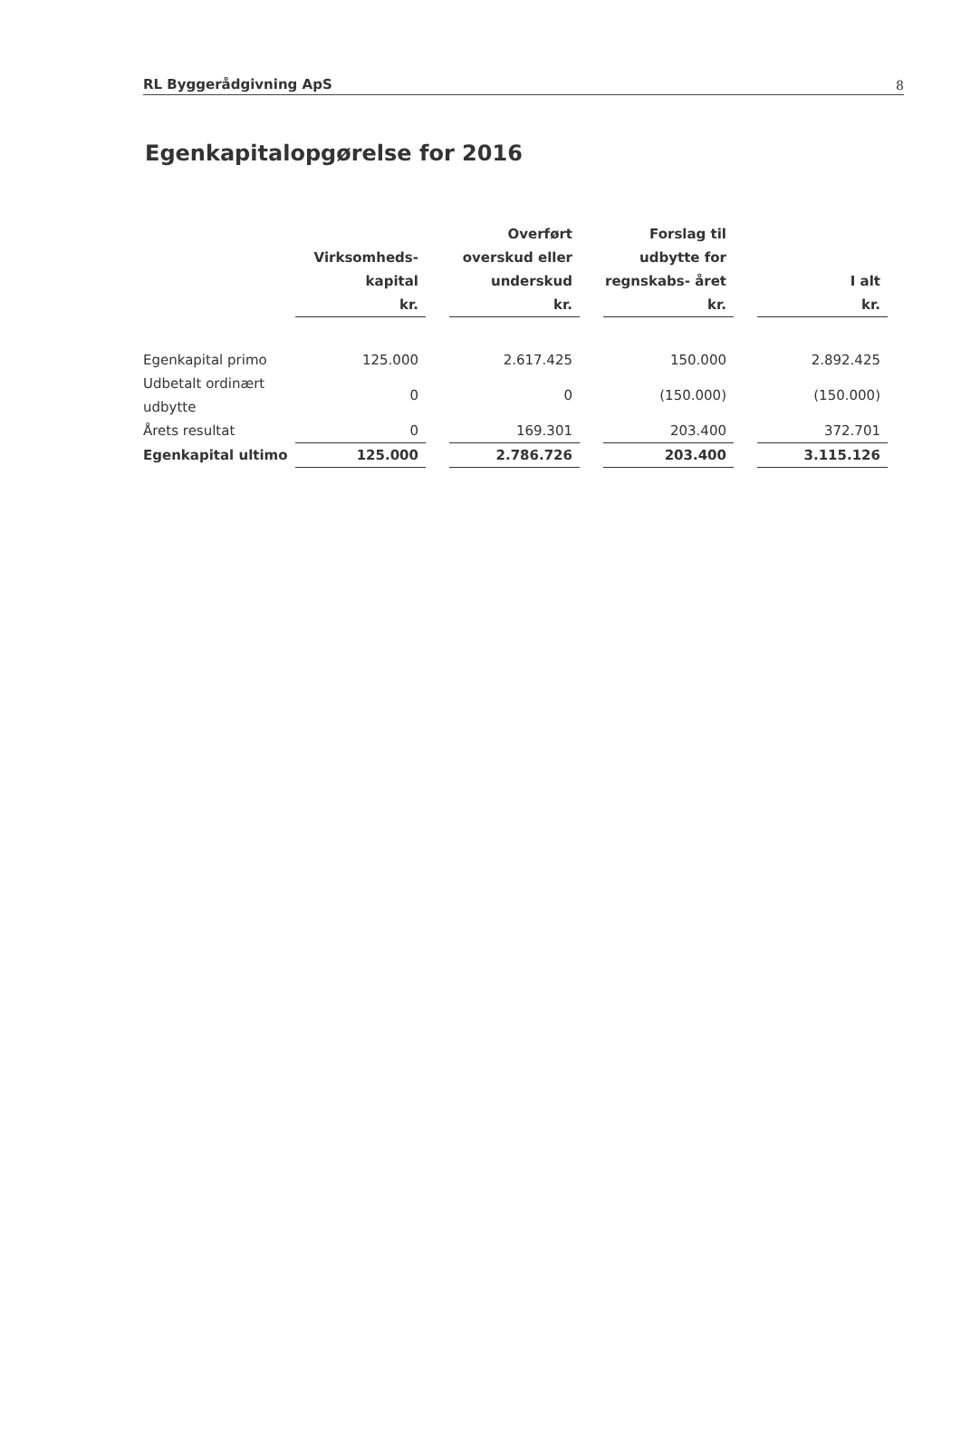RL Byggerådgivning ApS 8
Egenkapitalopgørelse for 2016
| | Virksomheds- kapital | | Overført overskud eller underskud | | Forslag til udbytte for regnskabs- året | | I alt |
| --- | --- | --- | --- | --- | --- | --- | --- |
| | kr. | | kr. | | kr. | | kr. |
| Egenkapital primo | 125.000 | | 2.617.425 | | 150.000 | | 2.892.425 |
| Udbetalt ordinært udbytte | 0 | | 0 | | (150.000) | | (150.000) |
| Årets resultat | 0 | | 169.301 | | 203.400 | | 372.701 |
| Egenkapital ultimo | 125.000 | | 2.786.726 | | 203.400 | | 3.115.126 |